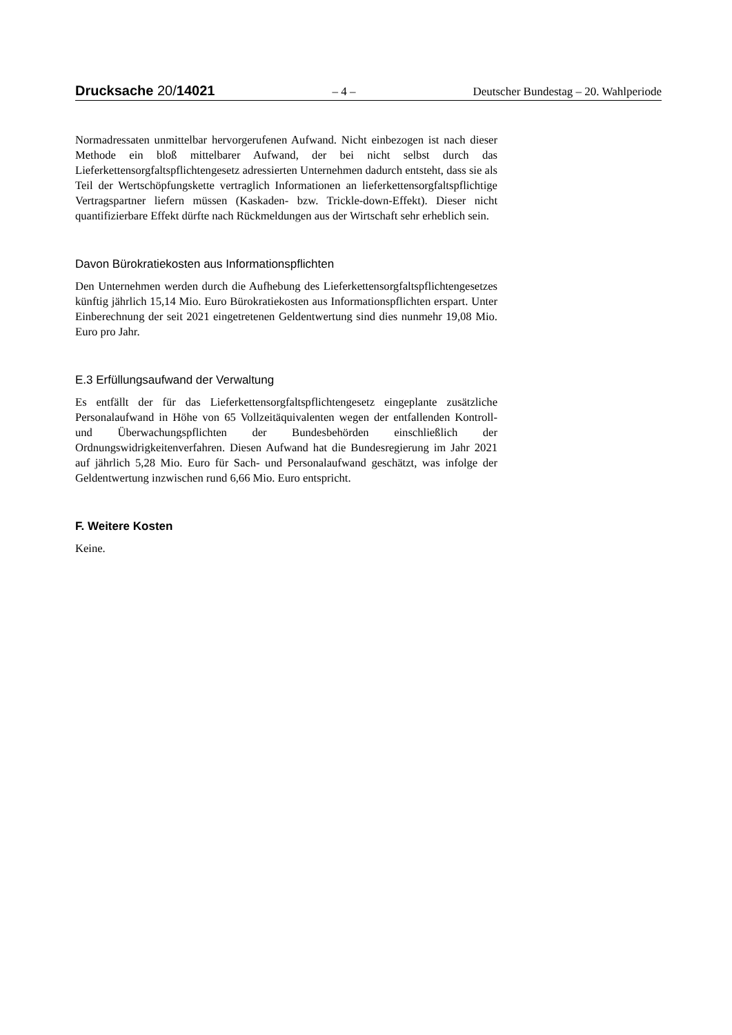Drucksache 20/14021 – 4 – Deutscher Bundestag – 20. Wahlperiode
Normadressaten unmittelbar hervorgerufenen Aufwand. Nicht einbezogen ist nach dieser Methode ein bloß mittelbarer Aufwand, der bei nicht selbst durch das Lieferkettensorgfaltspflichtengesetz adressierten Unternehmen dadurch entsteht, dass sie als Teil der Wertschöpfungskette vertraglich Informationen an lieferkettensorgfaltspflichtige Vertragspartner liefern müssen (Kaskaden- bzw. Trickle-down-Effekt). Dieser nicht quantifizierbare Effekt dürfte nach Rückmeldungen aus der Wirtschaft sehr erheblich sein.
Davon Bürokratiekosten aus Informationspflichten
Den Unternehmen werden durch die Aufhebung des Lieferkettensorgfaltspflichtengesetzes künftig jährlich 15,14 Mio. Euro Bürokratiekosten aus Informationspflichten erspart. Unter Einberechnung der seit 2021 eingetretenen Geldentwertung sind dies nunmehr 19,08 Mio. Euro pro Jahr.
E.3 Erfüllungsaufwand der Verwaltung
Es entfällt der für das Lieferkettensorgfaltspflichtengesetz eingeplante zusätzliche Personalaufwand in Höhe von 65 Vollzeitäquivalenten wegen der entfallenden Kontroll- und Überwachungspflichten der Bundesbehörden einschließlich der Ordnungswidrigkeitenverfahren. Diesen Aufwand hat die Bundesregierung im Jahr 2021 auf jährlich 5,28 Mio. Euro für Sach- und Personalaufwand geschätzt, was infolge der Geldentwertung inzwischen rund 6,66 Mio. Euro entspricht.
F. Weitere Kosten
Keine.